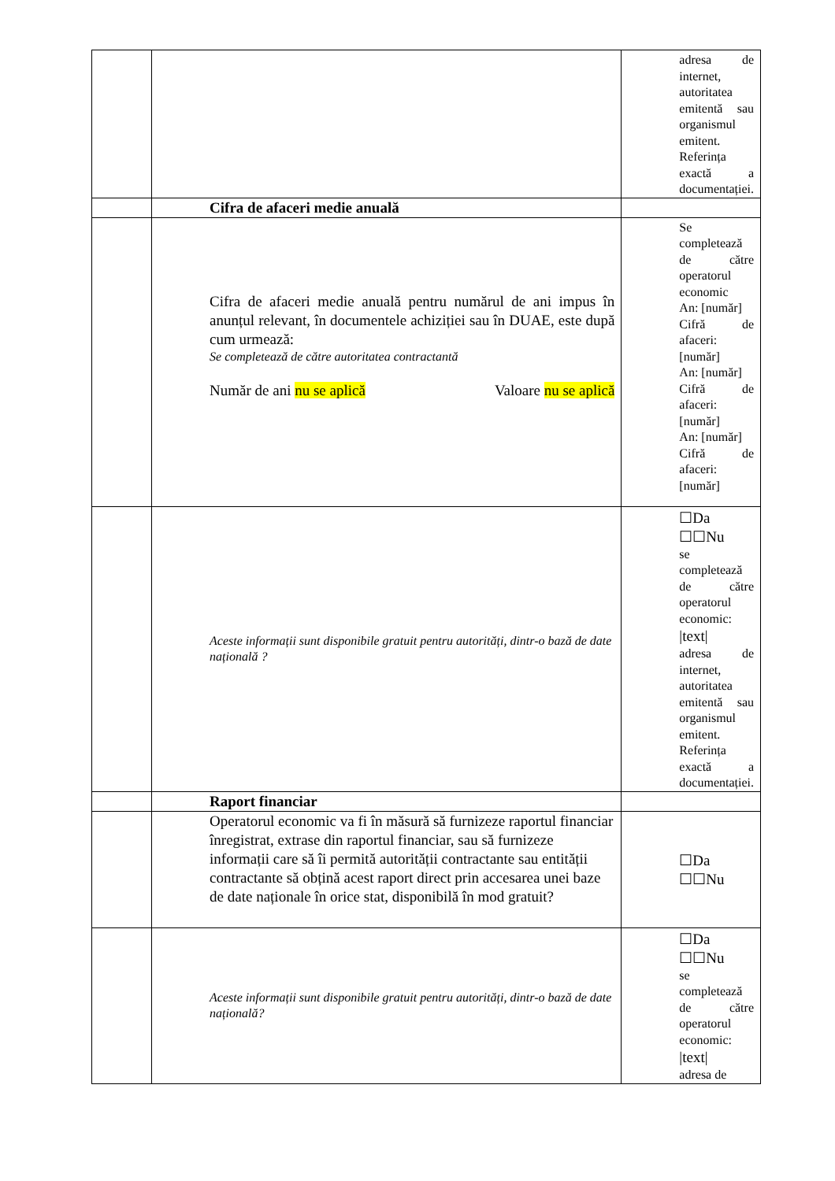| | | adresa de internet, autoritatea emitentă sau organismul emitent. Referința exactă a documentației. |
| | Cifra de afaceri medie anuală | |
| | Cifra de afaceri medie anuală pentru numărul de ani impus în anunțul relevant, în documentele achiziției sau în DUAE, este după cum urmează: Se completează de către autoritatea contractantă Număr de ani nu se aplică Valoare nu se aplică | Se completează de către operatorul economic An: [număr] Cifră de afaceri: [număr] An: [număr] Cifră de afaceri: [număr] An: [număr] Cifră de afaceri: [număr] |
| | Aceste informații sunt disponibile gratuit pentru autorități, dintr-o bază de date națională ? | ☐Da ☐☐Nu se completează de către operatorul economic: /text/ adresa de internet, autoritatea emitentă sau organismul emitent. Referința exactă a documentației. |
| | Raport financiar | |
| | Operatorul economic va fi în măsură să furnizeze raportul financiar înregistrat, extrase din raportul financiar, sau să furnizeze informații care să îi permită autorității contractante sau entității contractante să obțină acest raport direct prin accesarea unei baze de date naționale în orice stat, disponibilă în mod gratuit? | ☐Da ☐☐Nu |
| | Aceste informații sunt disponibile gratuit pentru autorități, dintr-o bază de date națională? | ☐Da ☐☐Nu se completează de către operatorul economic: /text/ adresa de |